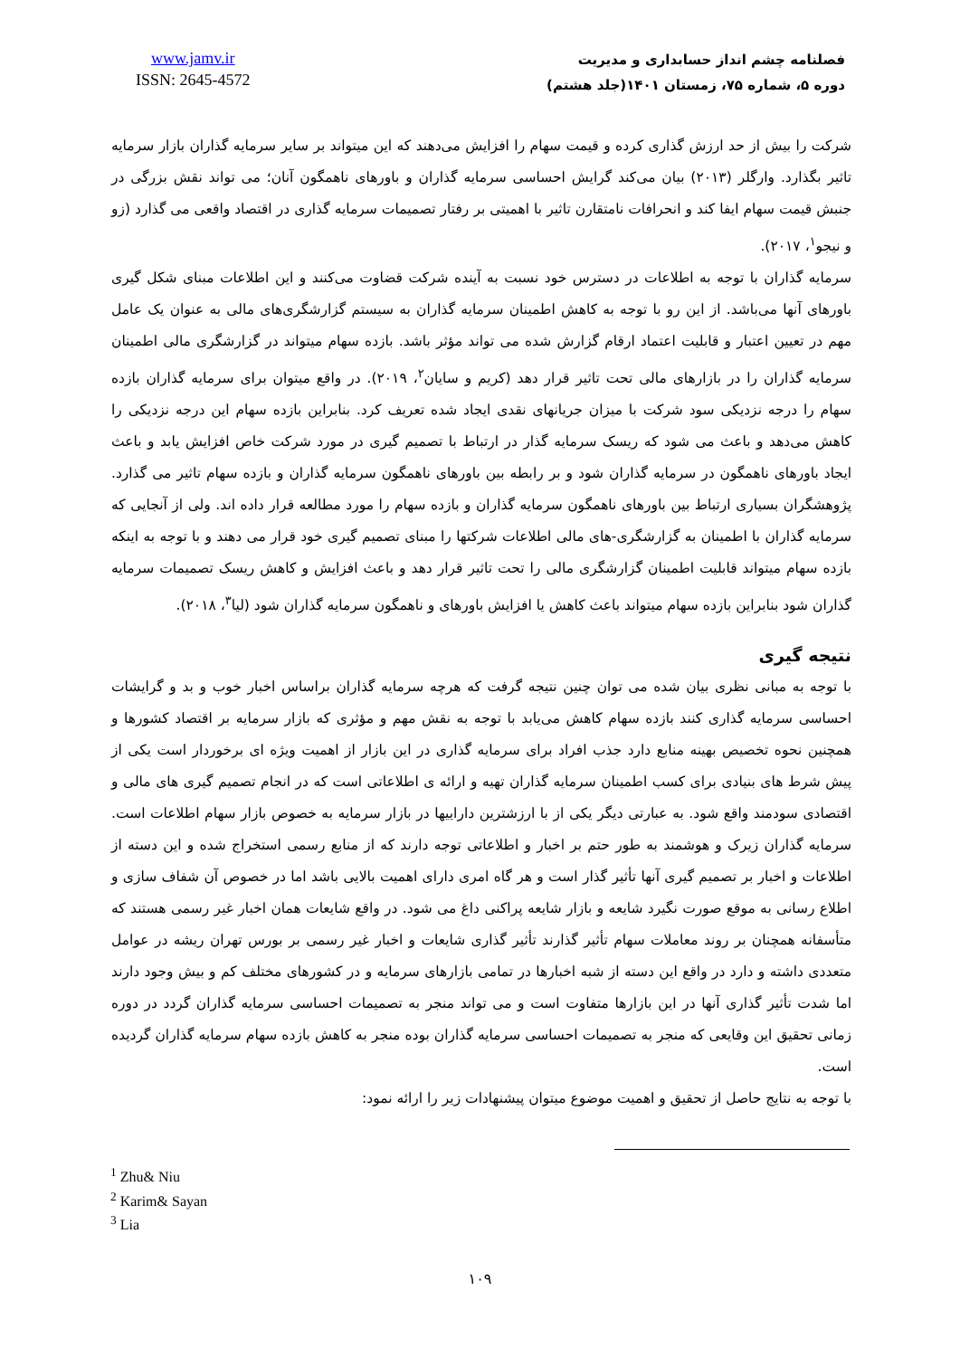www.jamv.ir
ISSN: 2645-4572
فصلنامه چشم انداز حسابداری و مدیریت
دوره ۵، شماره ۷۵، زمستان ۱۴۰۱(جلد هشتم)
شرکت را بیش از حد ارزش گذاری کرده و قیمت سهام را افزایش می‌دهند که این میتواند بر سایر سرمایه گذاران بازار سرمایه تاثیر بگذارد. وارگلر (۲۰۱۳) بیان می‌کند گرایش احساسی سرمایه گذاران و باورهای ناهمگون آنان؛ می تواند نقش بزرگی در جنبش قیمت سهام ایفا کند و انحرافات نامتقارن تاثیر با اهمیتی بر رفتار تصمیمات سرمایه گذاری در اقتصاد واقعی می گذارد (زو و نیجو<sup>۱</sup>، ۲۰۱۷).
سرمایه گذاران با توجه به اطلاعات در دسترس خود نسبت به آینده شرکت قضاوت می‌کنند و این اطلاعات مبنای شکل گیری باورهای آنها می‌باشد. از این رو با توجه به کاهش اطمینان سرمایه گذاران به سیستم گزارشگری‌های مالی به عنوان یک عامل مهم در تعیین اعتبار و قابلیت اعتماد ارقام گزارش شده می تواند مؤثر باشد. بازده سهام میتواند در گزارشگری مالی اطمینان سرمایه گذاران را در بازارهای مالی تحت تاثیر قرار دهد (کریم و سایان<sup>۲</sup>، ۲۰۱۹). در واقع میتوان برای سرمایه گذاران بازده سهام را درجه نزدیکی سود شرکت با میزان جریانهای نقدی ایجاد شده تعریف کرد. بنابراین بازده سهام این درجه نزدیکی را کاهش می‌دهد و باعث می شود که ریسک سرمایه گذار در ارتباط با تصمیم گیری در مورد شرکت خاص افزایش یابد و باعث ایجاد باورهای ناهمگون در سرمایه گذاران شود و بر رابطه بین باورهای ناهمگون سرمایه گذاران و بازده سهام تاثیر می گذارد. پژوهشگران بسیاری ارتباط بین باورهای ناهمگون سرمایه گذاران و بازده سهام را مورد مطالعه قرار داده اند. ولی از آنجایی که سرمایه گذاران با اطمینان به گزارشگری-های مالی اطلاعات شرکتها را مبنای تصمیم گیری خود قرار می دهند و با توجه به اینکه بازده سهام میتواند قابلیت اطمینان گزارشگری مالی را تحت تاثیر قرار دهد و باعث افزایش و کاهش ریسک تصمیمات سرمایه گذاران شود بنابراین بازده سهام میتواند باعث کاهش یا افزایش باورهای و ناهمگون سرمایه گذاران شود (لیا<sup>۳</sup>، ۲۰۱۸).
نتیجه گیری
با توجه به مبانی نظری بیان شده می توان چنین نتیجه گرفت که هرچه سرمایه گذاران براساس اخبار خوب و بد و گرایشات احساسی سرمایه گذاری کنند بازده سهام کاهش می‌یابد با توجه به نقش مهم و مؤثری که بازار سرمایه بر اقتصاد کشورها و همچنین نحوه تخصیص بهینه منابع دارد جذب افراد برای سرمایه گذاری در این بازار از اهمیت ویژه ای برخوردار است یکی از پیش شرط های بنیادی برای کسب اطمینان سرمایه گذاران تهیه و ارائه ی اطلاعاتی است که در انجام تصمیم گیری های مالی و اقتصادی سودمند واقع شود. به عبارتی دیگر یکی از با ارزشترین داراییها در بازار سرمایه به خصوص بازار سهام اطلاعات است. سرمایه گذاران زیرک و هوشمند به طور حتم بر اخبار و اطلاعاتی توجه دارند که از منابع رسمی استخراج شده و این دسته از اطلاعات و اخبار بر تصمیم گیری آنها تأثیر گذار است و هر گاه امری دارای اهمیت بالایی باشد اما در خصوص آن شفاف سازی و اطلاع رسانی به موقع صورت نگیرد شایعه و بازار شایعه پراکنی داغ می شود. در واقع شایعات همان اخبار غیر رسمی هستند که متأسفانه همچنان بر روند معاملات سهام تأثیر گذارند تأثیر گذاری شایعات و اخبار غیر رسمی بر بورس تهران ریشه در عوامل متعددی داشته و دارد در واقع این دسته از شبه اخبارها در تمامی بازارهای سرمایه و در کشورهای مختلف کم و بیش وجود دارند اما شدت تأثیر گذاری آنها در این بازارها متفاوت است و می تواند منجر به تصمیمات احساسی سرمایه گذاران گردد در دوره زمانی تحقیق این وقایعی که منجر به تصمیمات احساسی سرمایه گذاران بوده منجر به کاهش بازده سهام سرمایه گذاران گردیده است.
با توجه به نتایج حاصل از تحقیق و اهمیت موضوع میتوان پیشنهادات زیر را ارائه نمود:
<sup>1</sup> Zhu& Niu
<sup>2</sup> Karim& Sayan
<sup>3</sup> Lia
۱۰۹